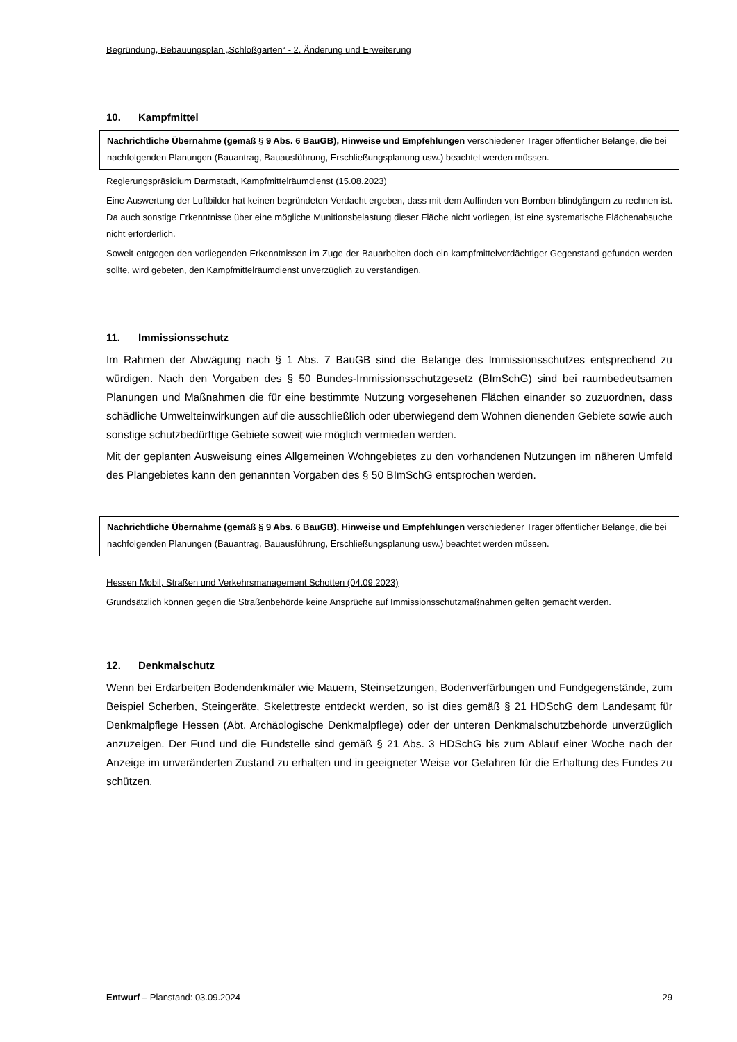Begründung, Bebauungsplan „Schloßgarten“ - 2. Änderung und Erweiterung
10. Kampfmittel
Nachrichtliche Übernahme (gemäß § 9 Abs. 6 BauGB), Hinweise und Empfehlungen verschiedener Träger öffentlicher Belange, die bei nachfolgenden Planungen (Bauantrag, Bauausführung, Erschließungsplanung usw.) beachtet werden müssen.
Regierungspräsidium Darmstadt, Kampfmittelräumdienst (15.08.2023)
Eine Auswertung der Luftbilder hat keinen begründeten Verdacht ergeben, dass mit dem Auffinden von Bomben-blindgängern zu rechnen ist. Da auch sonstige Erkenntnisse über eine mögliche Munitionsbelastung dieser Fläche nicht vorliegen, ist eine systematische Flächenabsuche nicht erforderlich.
Soweit entgegen den vorliegenden Erkenntnissen im Zuge der Bauarbeiten doch ein kampfmittelverdächtiger Gegenstand gefunden werden sollte, wird gebeten, den Kampfmittelräumdienst unverzüglich zu verständigen.
11. Immissionsschutz
Im Rahmen der Abwägung nach § 1 Abs. 7 BauGB sind die Belange des Immissionsschutzes entsprechend zu würdigen. Nach den Vorgaben des § 50 Bundes-Immissionsschutzgesetz (BImSchG) sind bei raumbedeutsamen Planungen und Maßnahmen die für eine bestimmte Nutzung vorgesehenen Flächen einander so zuzuordnen, dass schädliche Umwelteinwirkungen auf die ausschließlich oder überwiegend dem Wohnen dienenden Gebiete sowie auch sonstige schutzbedürftige Gebiete soweit wie möglich vermieden werden.
Mit der geplanten Ausweisung eines Allgemeinen Wohngebietes zu den vorhandenen Nutzungen im näheren Umfeld des Plangebietes kann den genannten Vorgaben des § 50 BImSchG entsprochen werden.
Nachrichtliche Übernahme (gemäß § 9 Abs. 6 BauGB), Hinweise und Empfehlungen verschiedener Träger öffentlicher Belange, die bei nachfolgenden Planungen (Bauantrag, Bauausführung, Erschließungsplanung usw.) beachtet werden müssen.
Hessen Mobil, Straßen und Verkehrsmanagement Schotten (04.09.2023)
Grundsätzlich können gegen die Straßenbehörde keine Ansprüche auf Immissionsschutzmaßnahmen gelten gemacht werden.
12. Denkmalschutz
Wenn bei Erdarbeiten Bodendenkmäler wie Mauern, Steinsetzungen, Bodenverfärbungen und Fundgegenstände, zum Beispiel Scherben, Steingeräte, Skelettreste entdeckt werden, so ist dies gemäß § 21 HDSchG dem Landesamt für Denkmalpflege Hessen (Abt. Archäologische Denkmalpflege) oder der unteren Denkmalschutzbehörde unverzüglich anzuzeigen. Der Fund und die Fundstelle sind gemäß § 21 Abs. 3 HDSchG bis zum Ablauf einer Woche nach der Anzeige im unveränderten Zustand zu erhalten und in geeigneter Weise vor Gefahren für die Erhaltung des Fundes zu schützen.
Entwurf – Planstand: 03.09.2024 29